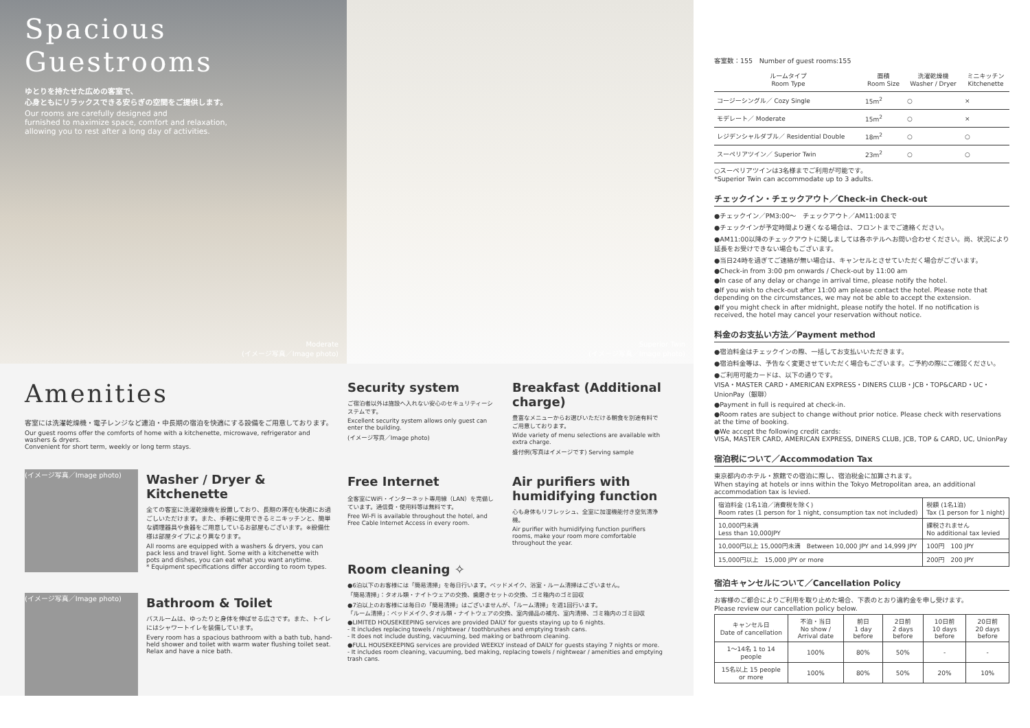Spacious
Guestrooms
ゆとりを持たせた広めの客室で、
心身ともにリラックスできる安らぎの空間をご提供します。
Our rooms are carefully designed and
furnished to maximize space, comfort and relaxation,
allowing you to rest after a long day of activities.
Moderate
(イメージ写真／Image photo)
Superior Twin
(イメージ写真／Image photo)
Amenities
客室には洗濯乾燥機・電子レンジなど連泊・中長期の宿泊を快適にする設備をご用意しております。
Our guest rooms offer the comforts of home with a kitchenette, microwave, refrigerator and washers & dryers.
Convenient for short term, weekly or long term stays.
(イメージ写真／Image photo)
Washer / Dryer & Kitchenette
全ての客室に洗濯乾燥機を設置しており、長期の滞在も快適にお過ごしいただけます。また、手軽に使用できるミニキッチンと、簡単な調理器具や食器をご用意しているお部屋もございます。※設備仕様は部屋タイプにより異なります。
All rooms are equipped with a washers & dryers, you can pack less and travel light. Some with a kitchenette with pots and dishes, you can eat what you want anytime.
* Equipment specifications differ according to room types.
(イメージ写真／Image photo)
Bathroom & Toilet
バスルームは、ゆったりと身体を伸ばせる広さです。また、トイレにはシャワートイレを装備しています。
Every room has a spacious bathroom with a bath tub, hand-held shower and toilet with warm water flushing toilet seat. Relax and have a nice bath.
Security system
ご宿泊者以外は施設へ入れない安心のセキュリティーシステムです。
Excellent security system allows only guest can enter the building.
(イメージ写真／Image photo)
Breakfast (Additional charge)
豊富なメニューからお選びいただける朝食を別途有料でご用意しております。
Wide variety of menu selections are available with extra charge.
盛付例(写真はイメージです) Serving sample
Free Internet
全客室にWiFi・インターネット専用線（LAN）を完備しています。通信費・使用料等は無料です。
Free Wi-Fi is available throughout the hotel, and Free Cable Internet Access in every room.
Air purifiers with humidifying function
心も身体もリフレッシュ、全室に加湿機能付き空気清浄機。
Air purifier with humidifying function purifiers rooms, make your room more comfortable throughout the year.
Room cleaning ✧
●6泊以下のお客様には「簡易清掃」を毎日行います。ベッドメイク、浴室・ルーム清掃はございません。
「簡易清掃」：タオル類・ナイトウェアの交換、歯磨きセットの交換、ゴミ箱内のゴミ回収
●7泊以上のお客様には毎日の「簡易清掃」はございませんが、「ルーム清掃」を週1回行います。
「ルーム清掃」：ベッドメイク､タオル類・ナイトウェアの交換、室内備品の補充、室内清掃、ゴミ箱内のゴミ回収
●LIMITED HOUSEKEEPING services are provided DAILY for guests staying up to 6 nights.
- It includes replacing towels / nightwear / toothbrushes and emptying trash cans.
- It does not include dusting, vacuuming, bed making or bathroom cleaning.
●FULL HOUSEKEEPING services are provided WEEKLY instead of DAILY for guests staying 7 nights or more.
- It includes room cleaning, vacuuming, bed making, replacing towels / nightwear / amenities and emptying trash cans.
客室数：155　Number of guest rooms:155
| ルームタイプ Room Type | 面積 Room Size | 洗濯乾燥機 Washer / Dryer | ミニキッチン Kitchenette |
| --- | --- | --- | --- |
| コージーシングル／ Cozy Single | 15m<sup>2</sup> | ○ | × |
| モデレート／ Moderate | 15m<sup>2</sup> | ○ | × |
| レジデンシャルダブル／ Residential Double | 18m<sup>2</sup> | ○ | ○ |
| スーペリアツイン／ Superior Twin | 23m<sup>2</sup> | ○ | ○ |
○スーペリアツインは3名様までご利用が可能です。
*Superior Twin can accommodate up to 3 adults.
チェックイン・チェックアウト／Check-in Check-out
●チェックイン／PM3:00～　チェックアウト／AM11:00まで
●チェックインが予定時間より遅くなる場合は、フロントまでご連絡ください。
●AM11:00以降のチェックアウトに関しましては各ホテルへお問い合わせください。尚、状況により延長をお受けできない場合もございます。
●当日24時を過ぎてご連絡が無い場合は、キャンセルとさせていただく場合がございます。
●Check-in from 3:00 pm onwards / Check-out by 11:00 am
●In case of any delay or change in arrival time, please notify the hotel.
●If you wish to check-out after 11:00 am please contact the hotel. Please note that depending on the circumstances, we may not be able to accept the extension.
●If you might check in after midnight, please notify the hotel. If no notification is received, the hotel may cancel your reservation without notice.
料金のお支払い方法／Payment method
●宿泊料金はチェックインの際、一括してお支払いいただきます。
●宿泊料金等は、予告なく変更させていただく場合もございます。ご予約の際にご確認ください。
●ご利用可能カードは、以下の通りです。
VISA・MASTER CARD・AMERICAN EXPRESS・DINERS CLUB・JCB・TOP&CARD・UC・UnionPay（銀聯）
●Payment in full is required at check-in.
●Room rates are subject to change without prior notice. Please check with reservations at the time of booking.
●We accept the following credit cards:
VISA, MASTER CARD, AMERICAN EXPRESS, DINERS CLUB, JCB, TOP & CARD, UC, UnionPay
宿泊税について／Accommodation Tax
東京都内のホテル・旅館での宿泊に際し、宿泊税金に加算されます。
When staying at hotels or inns within the Tokyo Metropolitan area, an additional accommodation tax is levied.
| 宿泊料金 (1名1泊／消費税を除く) Room rates (1 person for 1 night, consumption tax not included) | 税額 (1名1泊) Tax (1 person for 1 night) |
| 10,000円未満 Less than 10,000JPY | 課税されません No additional tax levied |
| 10,000円以上 15,000円未満 Between 10,000 JPY and 14,999 JPY | 100円 100 JPY |
| 15,000円以上 15,000 JPY or more | 200円 200 JPY |
宿泊キャンセルについて／Cancellation Policy
お客様のご都合によりご利用を取り止めた場合、下表のとおり違約金を申し受けます。
Please review our cancellation policy below.
| キャンセル日 Date of cancellation | 不泊・当日 No show / Arrival date | 前日 1 day before | 2日前 2 days before | 10日前 10 days before | 20日前 20 days before |
| --- | --- | --- | --- | --- | --- |
| 1〜14名 1 to 14 people | 100% | 80% | 50% | - | - |
| 15名以上 15 people or more | 100% | 80% | 50% | 20% | 10% |